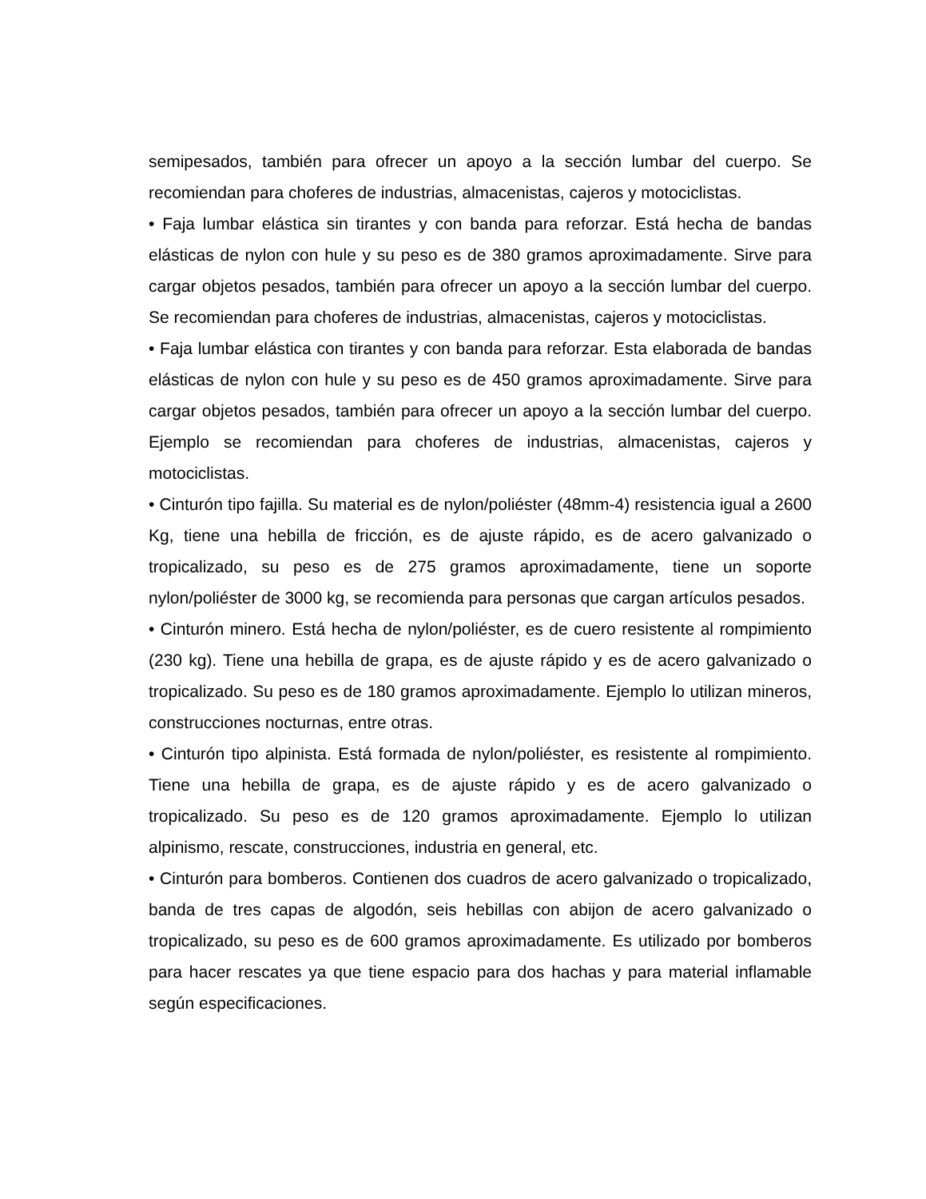semipesados, también para ofrecer un apoyo a la sección lumbar del cuerpo. Se recomiendan para choferes de industrias, almacenistas, cajeros y motociclistas.
• Faja lumbar elástica sin tirantes y con banda para reforzar. Está hecha de bandas elásticas de nylon con hule y su peso es de 380 gramos aproximadamente. Sirve para cargar objetos pesados, también para ofrecer un apoyo a la sección lumbar del cuerpo. Se recomiendan para choferes de industrias, almacenistas, cajeros y motociclistas.
• Faja lumbar elástica con tirantes y con banda para reforzar. Esta elaborada de bandas elásticas de nylon con hule y su peso es de 450 gramos aproximadamente. Sirve para cargar objetos pesados, también para ofrecer un apoyo a la sección lumbar del cuerpo. Ejemplo se recomiendan para choferes de industrias, almacenistas, cajeros y motociclistas.
• Cinturón tipo fajilla. Su material es de nylon/poliéster (48mm-4) resistencia igual a 2600 Kg, tiene una hebilla de fricción, es de ajuste rápido, es de acero galvanizado o tropicalizado, su peso es de 275 gramos aproximadamente, tiene un soporte nylon/poliéster de 3000 kg, se recomienda para personas que cargan artículos pesados.
• Cinturón minero. Está hecha de nylon/poliéster, es de cuero resistente al rompimiento (230 kg). Tiene una hebilla de grapa, es de ajuste rápido y es de acero galvanizado o tropicalizado. Su peso es de 180 gramos aproximadamente. Ejemplo lo utilizan mineros, construcciones nocturnas, entre otras.
• Cinturón tipo alpinista. Está formada de nylon/poliéster, es resistente al rompimiento. Tiene una hebilla de grapa, es de ajuste rápido y es de acero galvanizado o tropicalizado. Su peso es de 120 gramos aproximadamente. Ejemplo lo utilizan alpinismo, rescate, construcciones, industria en general, etc.
• Cinturón para bomberos. Contienen dos cuadros de acero galvanizado o tropicalizado, banda de tres capas de algodón, seis hebillas con abijon de acero galvanizado o tropicalizado, su peso es de 600 gramos aproximadamente. Es utilizado por bomberos para hacer rescates ya que tiene espacio para dos hachas y para material inflamable según especificaciones.